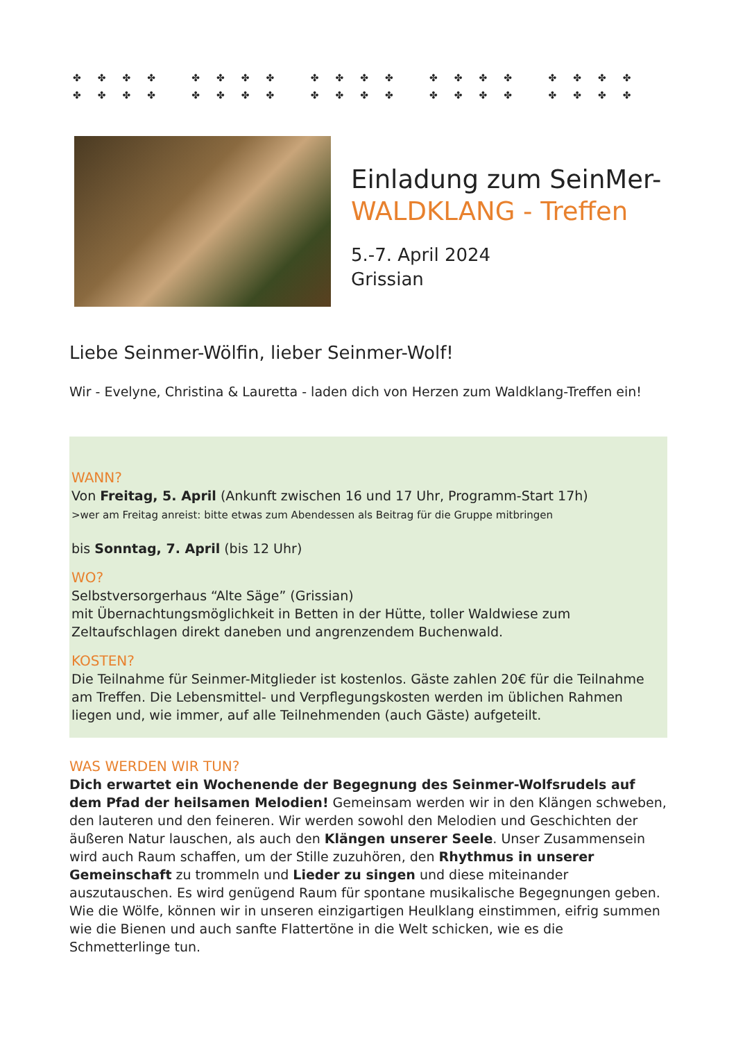✤✤✤✤ ✤✤✤✤ ✤✤✤✤ ✤✤✤✤ ✤✤✤✤
✤✤✤✤ ✤✤✤✤ ✤✤✤✤ ✤✤✤✤ ✤✤✤✤
Einladung zum SeinMer-
WALDKLANG - Treffen
5.-7. April 2024
Grissian
Liebe Seinmer-Wölfin, lieber Seinmer-Wolf!
Wir - Evelyne, Christina & Lauretta - laden dich von Herzen zum Waldklang-Treffen ein!
WANN?
Von Freitag, 5. April (Ankunft zwischen 16 und 17 Uhr, Programm-Start 17h)
>wer am Freitag anreist: bitte etwas zum Abendessen als Beitrag für die Gruppe mitbringen
bis Sonntag, 7. April (bis 12 Uhr)
WO?
Selbstversorgerhaus “Alte Säge” (Grissian)
mit Übernachtungsmöglichkeit in Betten in der Hütte, toller Waldwiese zum Zeltaufschlagen direkt daneben und angrenzendem Buchenwald.
KOSTEN?
Die Teilnahme für Seinmer-Mitglieder ist kostenlos. Gäste zahlen 20€ für die Teilnahme am Treffen. Die Lebensmittel- und Verpflegungskosten werden im üblichen Rahmen liegen und, wie immer, auf alle Teilnehmenden (auch Gäste) aufgeteilt.
WAS WERDEN WIR TUN?
Dich erwartet ein Wochenende der Begegnung des Seinmer-Wolfsrudels auf dem Pfad der heilsamen Melodien! Gemeinsam werden wir in den Klängen schweben, den lauteren und den feineren. Wir werden sowohl den Melodien und Geschichten der äußeren Natur lauschen, als auch den Klängen unserer Seele. Unser Zusammensein wird auch Raum schaffen, um der Stille zuzuhören, den Rhythmus in unserer Gemeinschaft zu trommeln und Lieder zu singen und diese miteinander auszutauschen. Es wird genügend Raum für spontane musikalische Begegnungen geben. Wie die Wölfe, können wir in unseren einzigartigen Heulklang einstimmen, eifrig summen wie die Bienen und auch sanfte Flattertöne in die Welt schicken, wie es die Schmetterlinge tun.